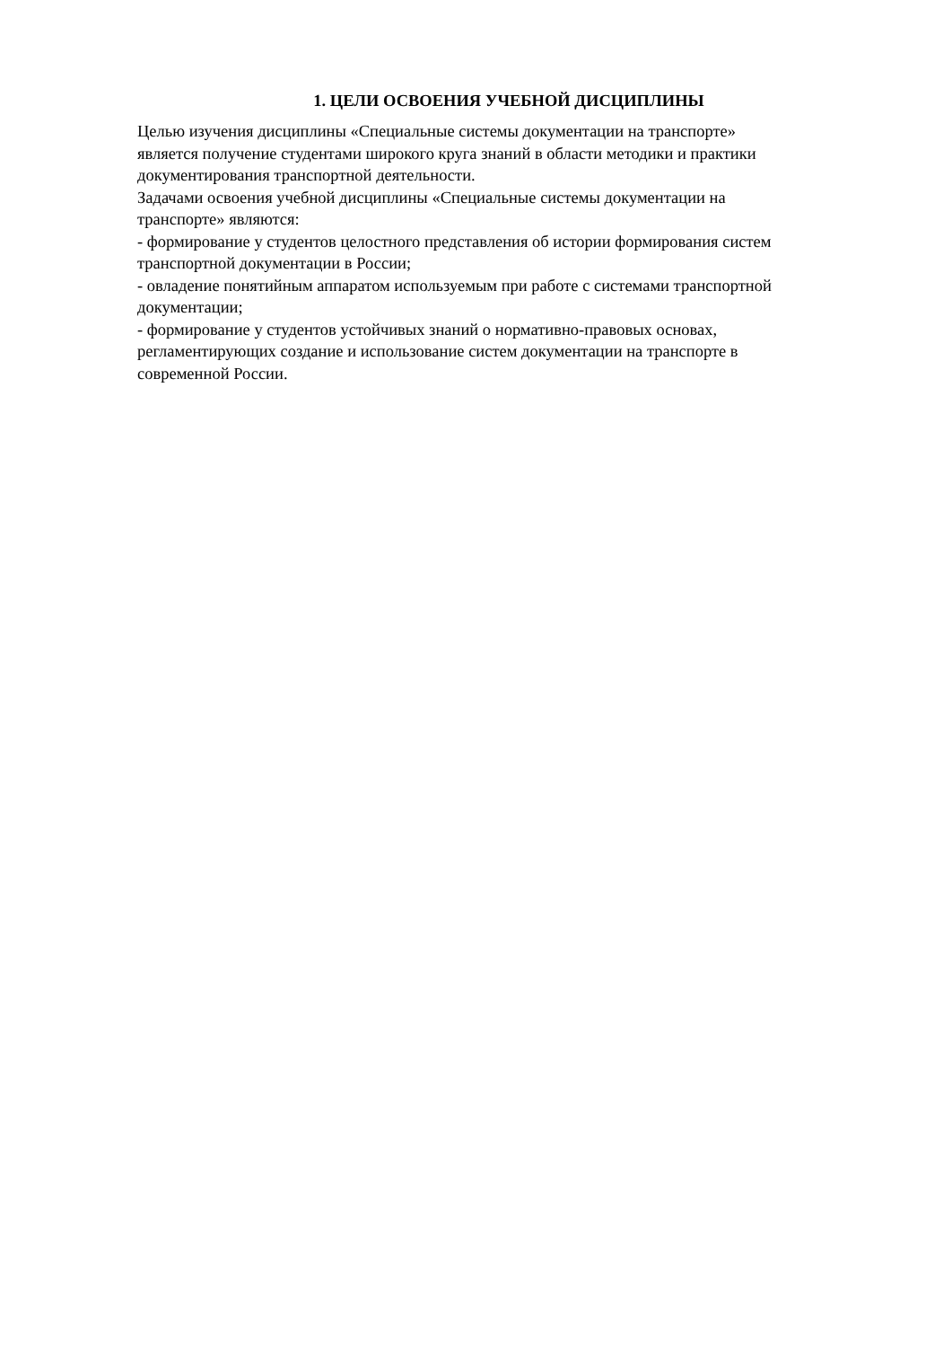1. ЦЕЛИ ОСВОЕНИЯ УЧЕБНОЙ ДИСЦИПЛИНЫ
Целью изучения дисциплины «Специальные системы документации на транспорте»
является получение студентами широкого круга знаний в области методики и практики
документирования транспортной деятельности.
Задачами освоения учебной дисциплины «Специальные системы документации на
транспорте» являются:
- формирование у студентов целостного представления об истории формирования систем
транспортной документации в России;
- овладение понятийным аппаратом используемым при работе с системами транспортной
документации;
- формирование у студентов устойчивых знаний о нормативно-правовых основах,
регламентирующих создание и использование систем документации на транспорте в
современной России.